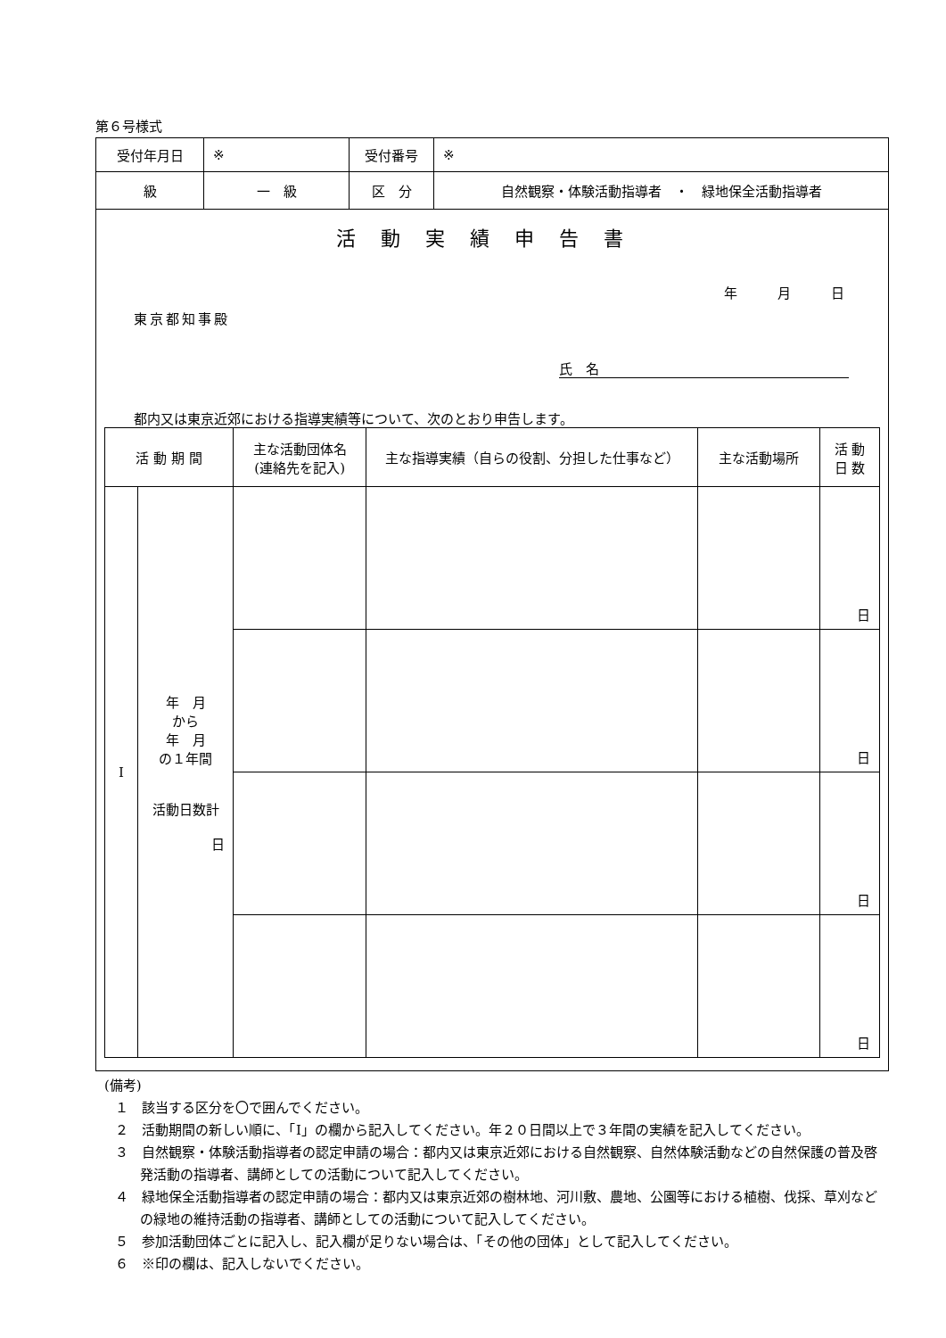第６号様式
| 受付年月日 | ※ | | 受付番号 | ※ |
| 級 | 一 級 | 区 分 | | 自然観察・体験活動指導者 ・ 緑地保全活動指導者 |
活動実績申告書
年　　　月　　　日
東京都知事殿
氏　名
都内又は東京近郊における指導実績等について、次のとおり申告します。
| 活 動 期 間 | | 主な活動団体名 (連絡先を記入) | 主な指導実績（自らの役割、分担した仕事など） | 主な活動場所 | 活 動 日 数 |
| --- | --- | --- | --- | --- | --- |
| I | 年 月 から 年 月 の１年間 活動日数計 日 | | | | 日 |
| | | | | | 日 |
| | | | | | 日 |
| | | | | | 日 |
(備考)
１　該当する区分を〇で囲んでください。
２　活動期間の新しい順に、「I」の欄から記入してください。年２０日間以上で３年間の実績を記入してください。
３　自然観察・体験活動指導者の認定申請の場合：都内又は東京近郊における自然観察、自然体験活動などの自然保護の普及啓発活動の指導者、講師としての活動について記入してください。
４　緑地保全活動指導者の認定申請の場合：都内又は東京近郊の樹林地、河川敷、農地、公園等における植樹、伐採、草刈などの緑地の維持活動の指導者、講師としての活動について記入してください。
５　参加活動団体ごとに記入し、記入欄が足りない場合は、「その他の団体」として記入してください。
６　※印の欄は、記入しないでください。